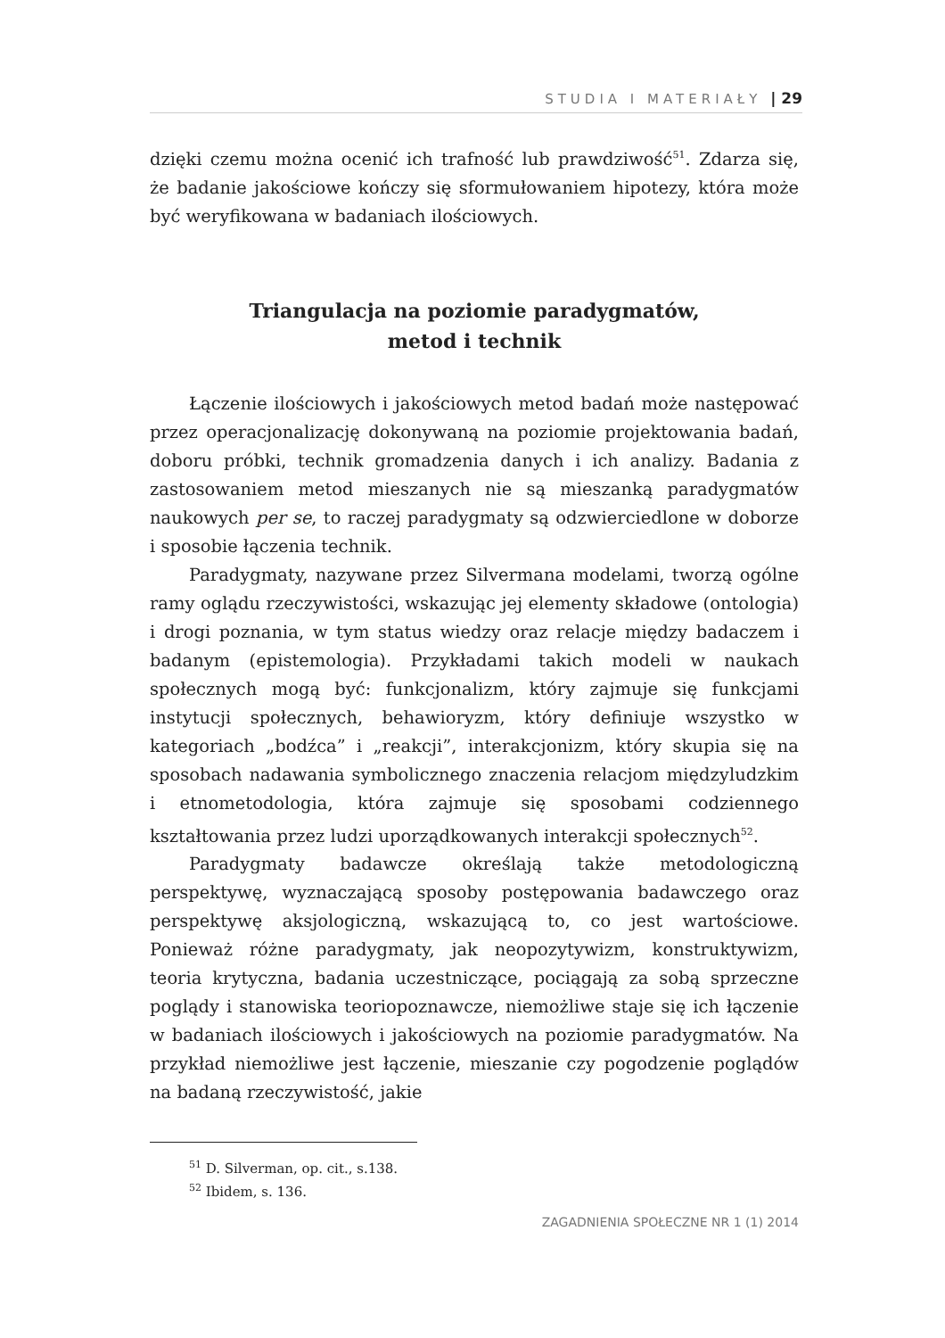STUDIA I MATERIAŁY | 29
dzięki czemu można ocenić ich trafność lub prawdziwość<sup>51</sup>. Zdarza się, że badanie jakościowe kończy się sformułowaniem hipotezy, która może być weryfikowana w badaniach ilościowych.
Triangulacja na poziomie paradygmatów,
metod i technik
Łączenie ilościowych i jakościowych metod badań może następować przez operacjonalizację dokonywaną na poziomie projektowania badań, doboru próbki, technik gromadzenia danych i ich analizy. Badania z zastosowaniem metod mieszanych nie są mieszanką paradygmatów naukowych per se, to raczej paradygmaty są odzwierciedlone w doborze i sposobie łączenia technik.
Paradygmaty, nazywane przez Silvermana modelami, tworzą ogólne ramy oglądu rzeczywistości, wskazując jej elementy składowe (ontologia) i drogi poznania, w tym status wiedzy oraz relacje między badaczem i badanym (epistemologia). Przykładami takich modeli w naukach społecznych mogą być: funkcjonalizm, który zajmuje się funkcjami instytucji społecznych, behawioryzm, który definiuje wszystko w kategoriach „bodźca” i „reakcji”, interakcjonizm, który skupia się na sposobach nadawania symbolicznego znaczenia relacjom międzyludzkim i etnometodologia, która zajmuje się sposobami codziennego kształtowania przez ludzi uporządkowanych interakcji społecznych<sup>52</sup>.
Paradygmaty badawcze określają także metodologiczną perspektywę, wyznaczającą sposoby postępowania badawczego oraz perspektywę aksjologiczną, wskazującą to, co jest wartościowe. Ponieważ różne paradygmaty, jak neopozytywizm, konstruktywizm, teoria krytyczna, badania uczestniczące, pociągają za sobą sprzeczne poglądy i stanowiska teoriopoznawcze, niemożliwe staje się ich łączenie w badaniach ilościowych i jakościowych na poziomie paradygmatów. Na przykład niemożliwe jest łączenie, mieszanie czy pogodzenie poglądów na badaną rzeczywistość, jakie
<sup>51</sup> D. Silverman, op. cit., s.138.
<sup>52</sup> Ibidem, s. 136.
ZAGADNIENIA SPOŁECZNE NR 1 (1) 2014